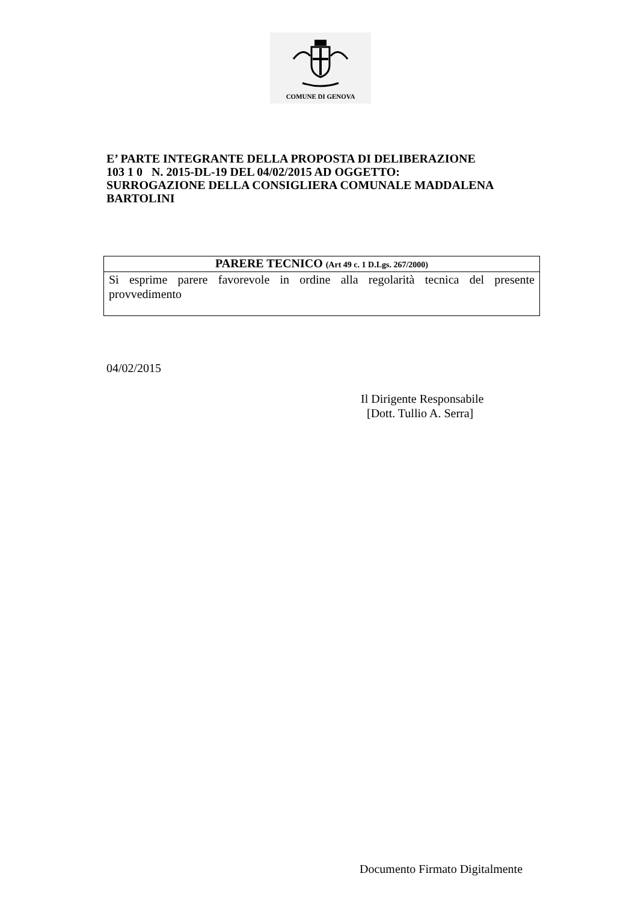COMUNE DI GENOVA
E’ PARTE INTEGRANTE DELLA PROPOSTA DI DELIBERAZIONE
103 1 0 N. 2015-DL-19 DEL 04/02/2015 AD OGGETTO:
SURROGAZIONE DELLA CONSIGLIERA COMUNALE MADDALENA
BARTOLINI
PARERE TECNICO (Art 49 c. 1 D.Lgs. 267/2000)
Si esprime parere favorevole in ordine alla regolarità tecnica del presente provvedimento
04/02/2015
Il Dirigente Responsabile
[Dott. Tullio A. Serra]
Documento Firmato Digitalmente